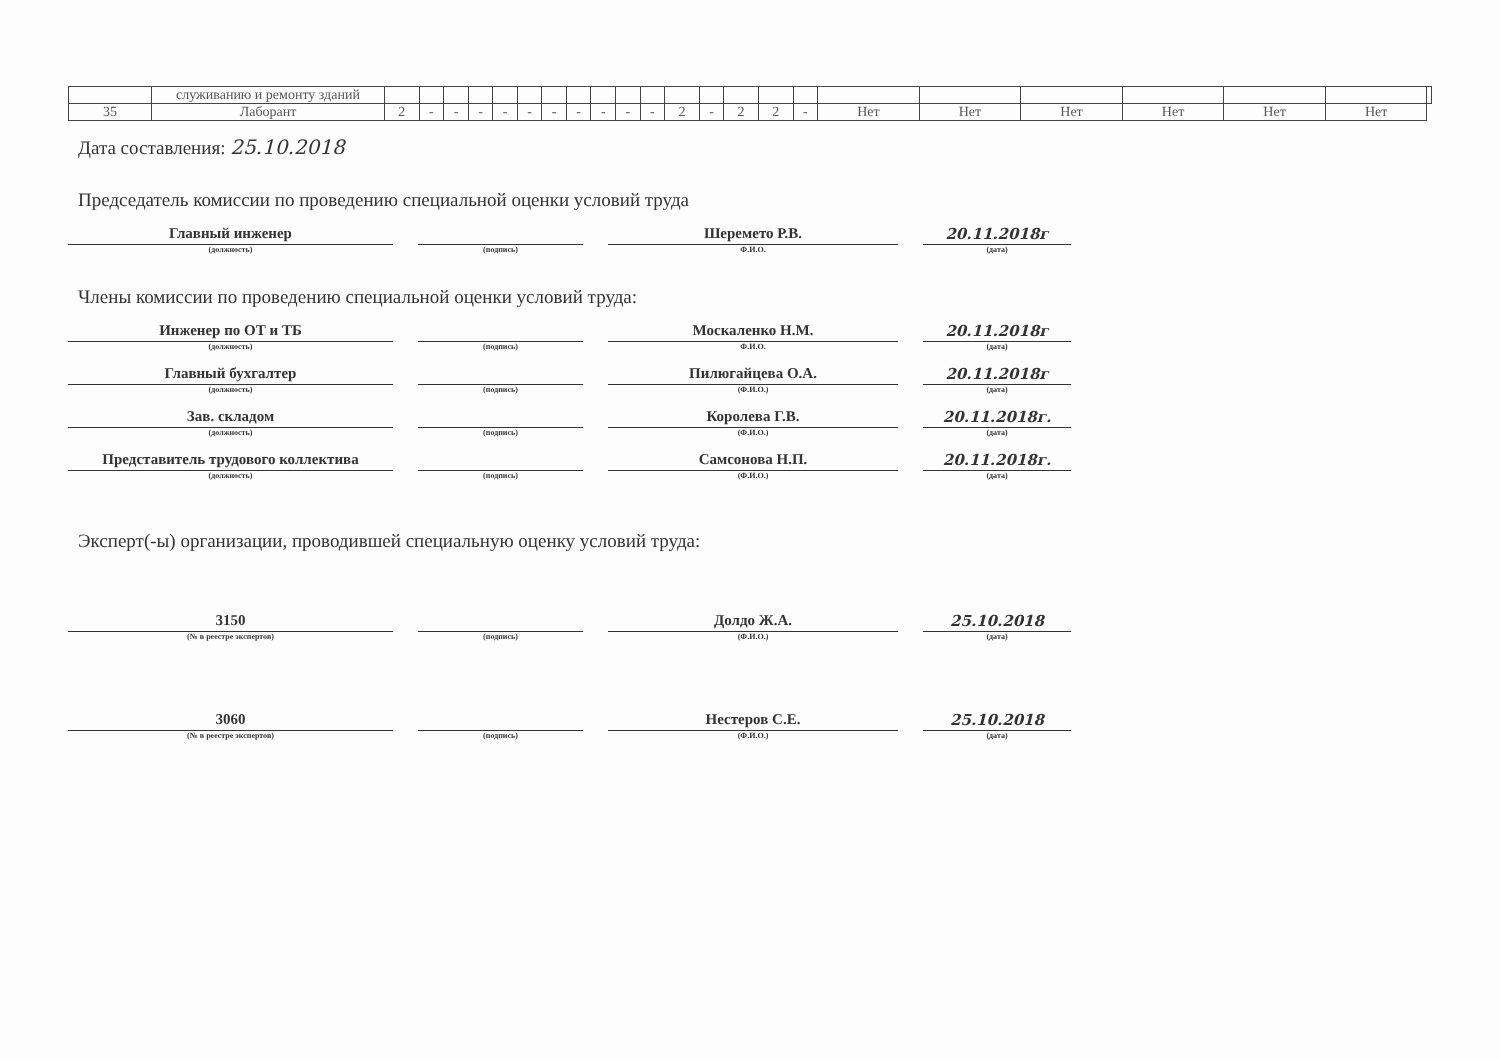| | служиванию и ремонту зданий | | | | | | | | | | | | | | | | | | | | | | | |
| 35 | Лаборант | 2 | - | - | - | - | - | - | - | - | - | - | 2 | - | 2 | 2 | - | Нет | Нет | Нет | Нет | Нет | Нет | |
Дата составления: 25.10.2018
Председатель комиссии по проведению специальной оценки условий труда
Главный инженер
(должность)
(подпись)
Шеремето Р.В.
Ф.И.О.
20.11.2018г
(дата)
Члены комиссии по проведению специальной оценки условий труда:
Инженер по ОТ и ТБ
(должность)
(подпись)
Москаленко Н.М.
Ф.И.О.
20.11.2018г
(дата)
Главный бухгалтер
(должность)
(подпись)
Пилюгайцева О.А.
(Ф.И.О.)
20.11.2018г
(дата)
Зав. складом
(должность)
(подпись)
Королева Г.В.
(Ф.И.О.)
20.11.2018г.
(дата)
Представитель трудового коллектива
(должность)
(подпись)
Самсонова Н.П.
(Ф.И.О.)
20.11.2018г.
(дата)
Эксперт(-ы) организации, проводившей специальную оценку условий труда:
3150
(№ в реестре экспертов)
(подпись)
Долдо Ж.А.
(Ф.И.О.)
25.10.2018
(дата)
3060
(№ в реестре экспертов)
(подпись)
Нестеров С.Е.
(Ф.И.О.)
25.10.2018
(дата)